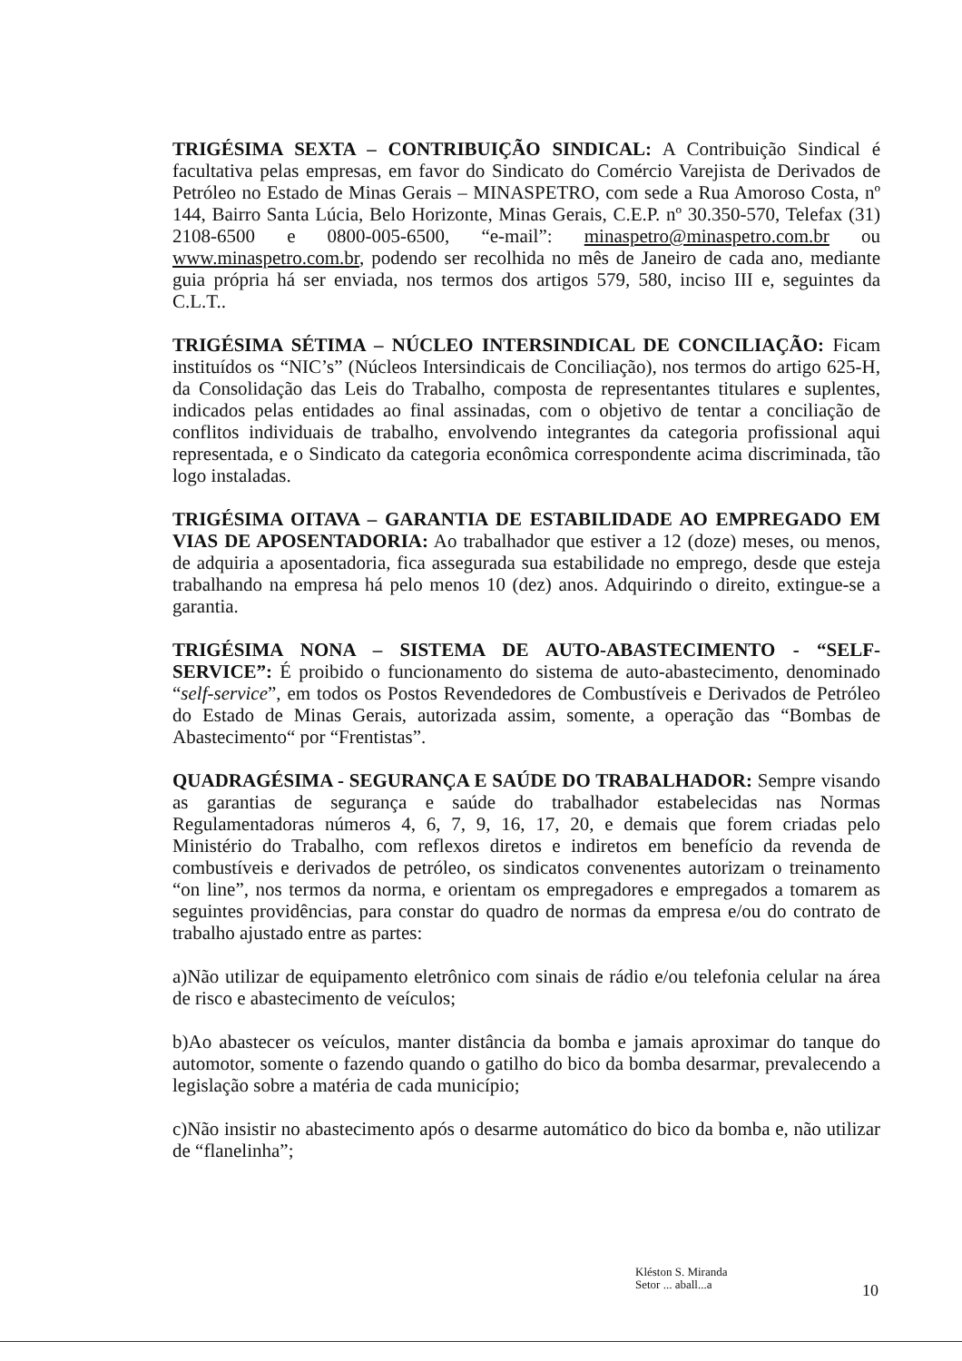TRIGÉSIMA SEXTA – CONTRIBUIÇÃO SINDICAL: A Contribuição Sindical é facultativa pelas empresas, em favor do Sindicato do Comércio Varejista de Derivados de Petróleo no Estado de Minas Gerais – MINASPETRO, com sede a Rua Amoroso Costa, nº 144, Bairro Santa Lúcia, Belo Horizonte, Minas Gerais, C.E.P. nº 30.350-570, Telefax (31) 2108-6500 e 0800-005-6500, “e-mail”: minaspetro@minaspetro.com.br ou www.minaspetro.com.br, podendo ser recolhida no mês de Janeiro de cada ano, mediante guia própria há ser enviada, nos termos dos artigos 579, 580, inciso III e, seguintes da C.L.T..
TRIGÉSIMA SÉTIMA – NÚCLEO INTERSINDICAL DE CONCILIAÇÃO: Ficam instituídos os “NIC’s” (Núcleos Intersindicais de Conciliação), nos termos do artigo 625-H, da Consolidação das Leis do Trabalho, composta de representantes titulares e suplentes, indicados pelas entidades ao final assinadas, com o objetivo de tentar a conciliação de conflitos individuais de trabalho, envolvendo integrantes da categoria profissional aqui representada, e o Sindicato da categoria econômica correspondente acima discriminada, tão logo instaladas.
TRIGÉSIMA OITAVA – GARANTIA DE ESTABILIDADE AO EMPREGADO EM VIAS DE APOSENTADORIA: Ao trabalhador que estiver a 12 (doze) meses, ou menos, de adquiria a aposentadoria, fica assegurada sua estabilidade no emprego, desde que esteja trabalhando na empresa há pelo menos 10 (dez) anos. Adquirindo o direito, extingue-se a garantia.
TRIGÉSIMA NONA – SISTEMA DE AUTO-ABASTECIMENTO - “SELF-SERVICE”: É proibido o funcionamento do sistema de auto-abastecimento, denominado “self-service”, em todos os Postos Revendedores de Combustíveis e Derivados de Petróleo do Estado de Minas Gerais, autorizada assim, somente, a operação das “Bombas de Abastecimento“ por “Frentistas”.
QUADRAGÉSIMA - SEGURANÇA E SAÚDE DO TRABALHADOR: Sempre visando as garantias de segurança e saúde do trabalhador estabelecidas nas Normas Regulamentadoras números 4, 6, 7, 9, 16, 17, 20, e demais que forem criadas pelo Ministério do Trabalho, com reflexos diretos e indiretos em benefício da revenda de combustíveis e derivados de petróleo, os sindicatos convenentes autorizam o treinamento “on line”, nos termos da norma, e orientam os empregadores e empregados a tomarem as seguintes providências, para constar do quadro de normas da empresa e/ou do contrato de trabalho ajustado entre as partes:
a)Não utilizar de equipamento eletrônico com sinais de rádio e/ou telefonia celular na área de risco e abastecimento de veículos;
b)Ao abastecer os veículos, manter distância da bomba e jamais aproximar do tanque do automotor, somente o fazendo quando o gatilho do bico da bomba desarmar, prevalecendo a legislação sobre a matéria de cada município;
c)Não insistir no abastecimento após o desarme automático do bico da bomba e, não utilizar de “flanelinha”;
Kléston S. Miranda
Setor ... aball...a
10